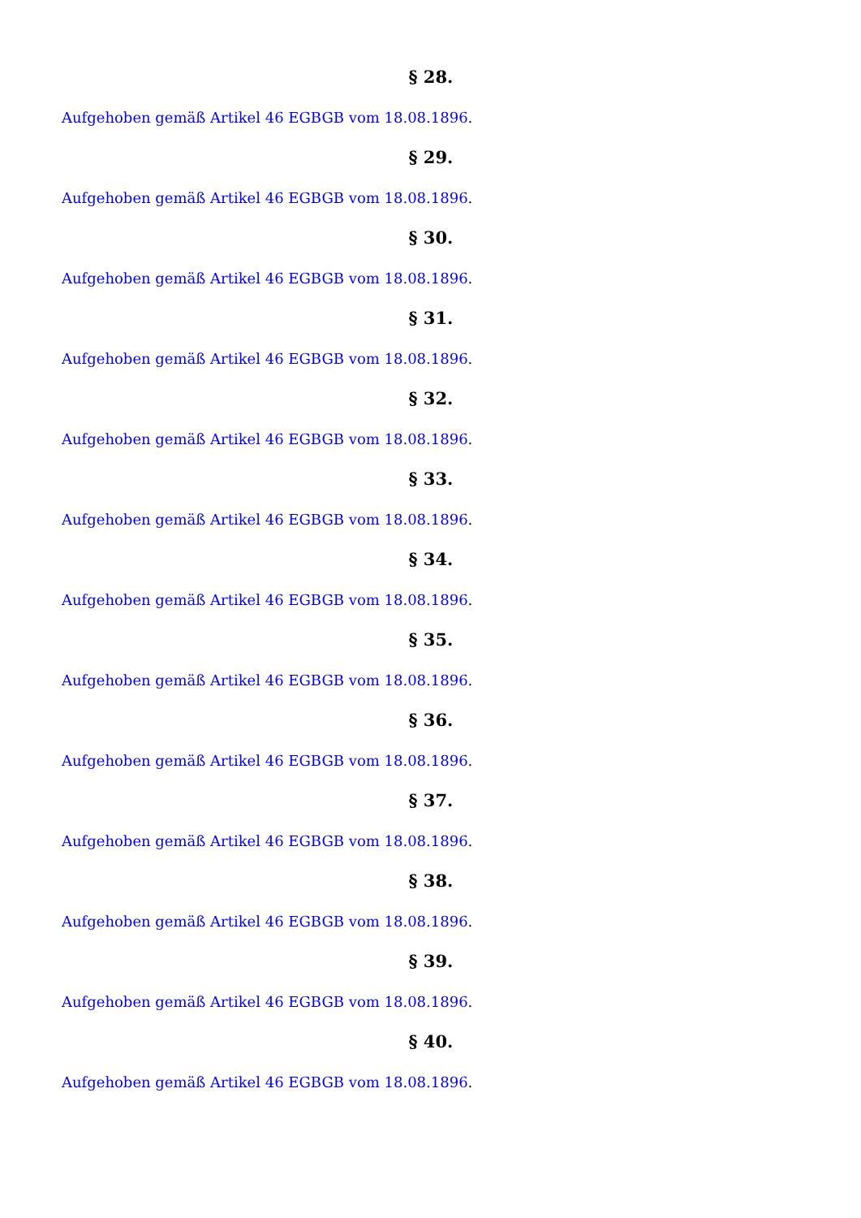§ 28.
Aufgehoben gemäß Artikel 46 EGBGB vom 18.08.1896.
§ 29.
Aufgehoben gemäß Artikel 46 EGBGB vom 18.08.1896.
§ 30.
Aufgehoben gemäß Artikel 46 EGBGB vom 18.08.1896.
§ 31.
Aufgehoben gemäß Artikel 46 EGBGB vom 18.08.1896.
§ 32.
Aufgehoben gemäß Artikel 46 EGBGB vom 18.08.1896.
§ 33.
Aufgehoben gemäß Artikel 46 EGBGB vom 18.08.1896.
§ 34.
Aufgehoben gemäß Artikel 46 EGBGB vom 18.08.1896.
§ 35.
Aufgehoben gemäß Artikel 46 EGBGB vom 18.08.1896.
§ 36.
Aufgehoben gemäß Artikel 46 EGBGB vom 18.08.1896.
§ 37.
Aufgehoben gemäß Artikel 46 EGBGB vom 18.08.1896.
§ 38.
Aufgehoben gemäß Artikel 46 EGBGB vom 18.08.1896.
§ 39.
Aufgehoben gemäß Artikel 46 EGBGB vom 18.08.1896.
§ 40.
Aufgehoben gemäß Artikel 46 EGBGB vom 18.08.1896.